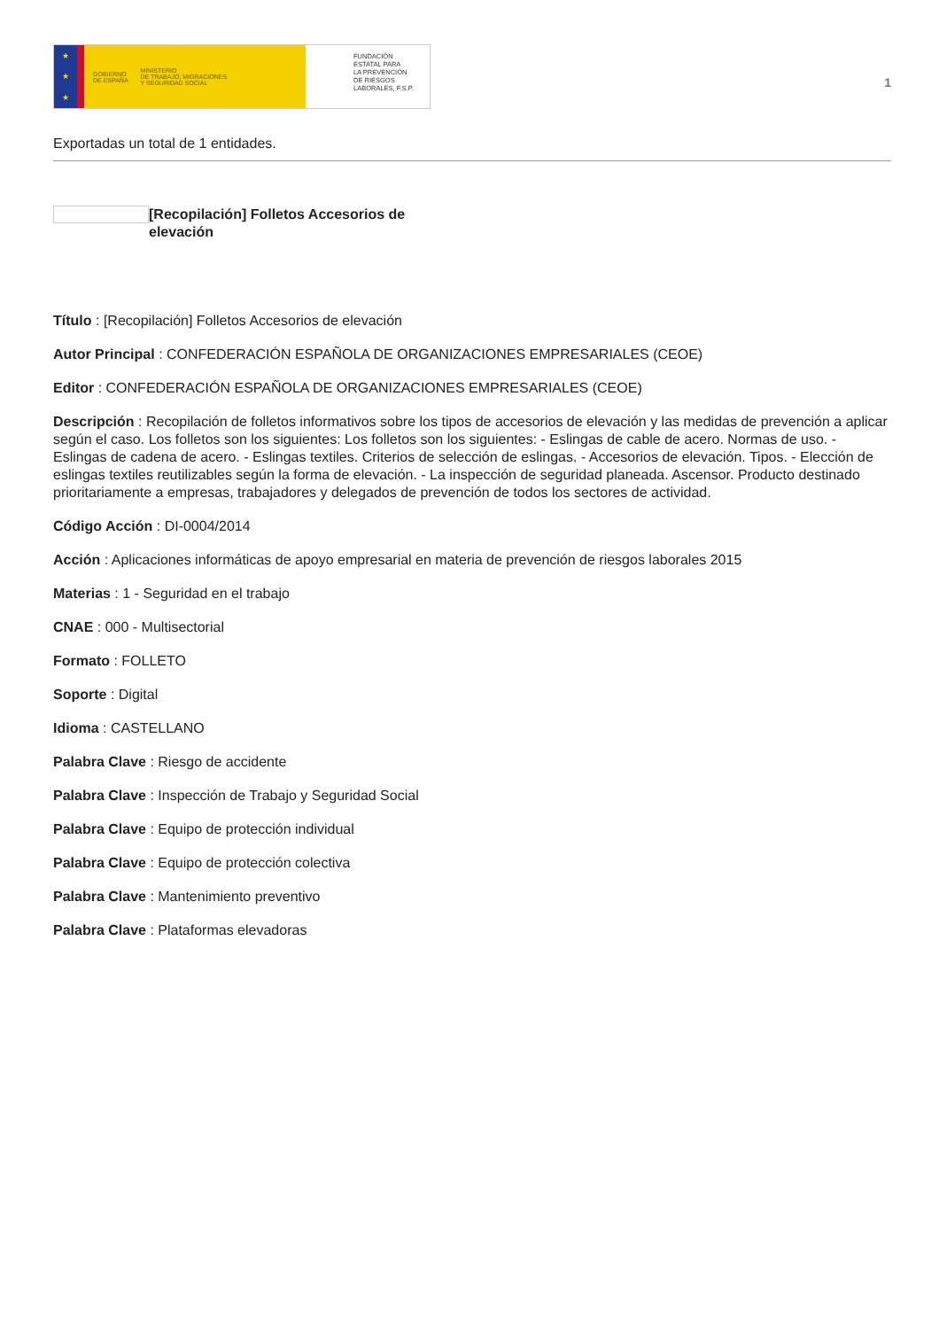★
★
★
GOBIERNO
DE ESPAÑA MINISTERIO
DE TRABAJO, MIGRACIONES
Y SEGURIDAD SOCIAL
FUNDACIÓN
ESTATAL PARA
LA PREVENCIÓN
DE RIESGOS
LABORALES, F.S.P.
1
Exportadas un total de 1 entidades.
[Recopilación] Folletos Accesorios de elevación
Título : [Recopilación] Folletos Accesorios de elevación
Autor Principal : CONFEDERACIÓN ESPAÑOLA DE ORGANIZACIONES EMPRESARIALES (CEOE)
Editor : CONFEDERACIÓN ESPAÑOLA DE ORGANIZACIONES EMPRESARIALES (CEOE)
Descripción : Recopilación de folletos informativos sobre los tipos de accesorios de elevación y las medidas de prevención a aplicar según el caso. Los folletos son los siguientes: Los folletos son los siguientes: - Eslingas de cable de acero. Normas de uso. - Eslingas de cadena de acero. - Eslingas textiles. Criterios de selección de eslingas. - Accesorios de elevación. Tipos. - Elección de eslingas textiles reutilizables según la forma de elevación. - La inspección de seguridad planeada. Ascensor. Producto destinado prioritariamente a empresas, trabajadores y delegados de prevención de todos los sectores de actividad.
Código Acción : DI-0004/2014
Acción : Aplicaciones informáticas de apoyo empresarial en materia de prevención de riesgos laborales 2015
Materias : 1 - Seguridad en el trabajo
CNAE : 000 - Multisectorial
Formato : FOLLETO
Soporte : Digital
Idioma : CASTELLANO
Palabra Clave : Riesgo de accidente
Palabra Clave : Inspección de Trabajo y Seguridad Social
Palabra Clave : Equipo de protección individual
Palabra Clave : Equipo de protección colectiva
Palabra Clave : Mantenimiento preventivo
Palabra Clave : Plataformas elevadoras